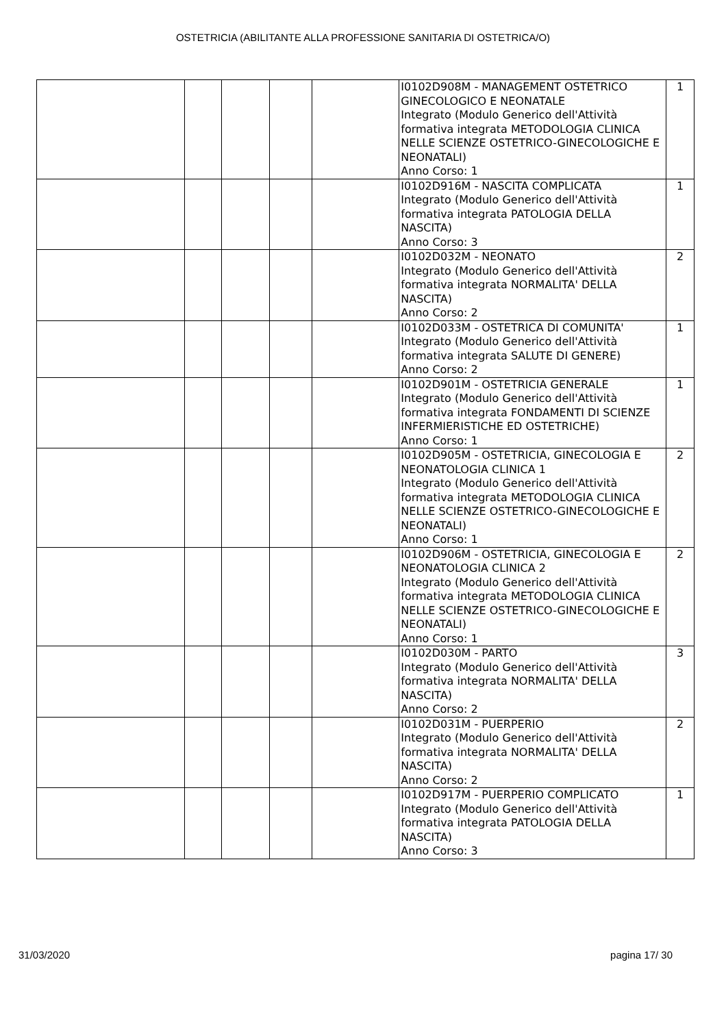OSTETRICIA (ABILITANTE ALLA PROFESSIONE SANITARIA DI OSTETRICA/O)
| | | | | | I0102D908M - MANAGEMENT OSTETRICO GINECOLOGICO E NEONATALE Integrato (Modulo Generico dell'Attività formativa integrata METODOLOGIA CLINICA NELLE SCIENZE OSTETRICO-GINECOLOGICHE E NEONATALI) Anno Corso: 1 | 1 |
| | | | | | I0102D916M - NASCITA COMPLICATA Integrato (Modulo Generico dell'Attività formativa integrata PATOLOGIA DELLA NASCITA) Anno Corso: 3 | 1 |
| | | | | | I0102D032M - NEONATO Integrato (Modulo Generico dell'Attività formativa integrata NORMALITA' DELLA NASCITA) Anno Corso: 2 | 2 |
| | | | | | I0102D033M - OSTETRICA DI COMUNITA' Integrato (Modulo Generico dell'Attività formativa integrata SALUTE DI GENERE) Anno Corso: 2 | 1 |
| | | | | | I0102D901M - OSTETRICIA GENERALE Integrato (Modulo Generico dell'Attività formativa integrata FONDAMENTI DI SCIENZE INFERMIERISTICHE ED OSTETRICHE) Anno Corso: 1 | 1 |
| | | | | | I0102D905M - OSTETRICIA, GINECOLOGIA E NEONATOLOGIA CLINICA 1 Integrato (Modulo Generico dell'Attività formativa integrata METODOLOGIA CLINICA NELLE SCIENZE OSTETRICO-GINECOLOGICHE E NEONATALI) Anno Corso: 1 | 2 |
| | | | | | I0102D906M - OSTETRICIA, GINECOLOGIA E NEONATOLOGIA CLINICA 2 Integrato (Modulo Generico dell'Attività formativa integrata METODOLOGIA CLINICA NELLE SCIENZE OSTETRICO-GINECOLOGICHE E NEONATALI) Anno Corso: 1 | 2 |
| | | | | | I0102D030M - PARTO Integrato (Modulo Generico dell'Attività formativa integrata NORMALITA' DELLA NASCITA) Anno Corso: 2 | 3 |
| | | | | | I0102D031M - PUERPERIO Integrato (Modulo Generico dell'Attività formativa integrata NORMALITA' DELLA NASCITA) Anno Corso: 2 | 2 |
| | | | | | I0102D917M - PUERPERIO COMPLICATO Integrato (Modulo Generico dell'Attività formativa integrata PATOLOGIA DELLA NASCITA) Anno Corso: 3 | 1 |
31/03/2020 pagina 17/ 30